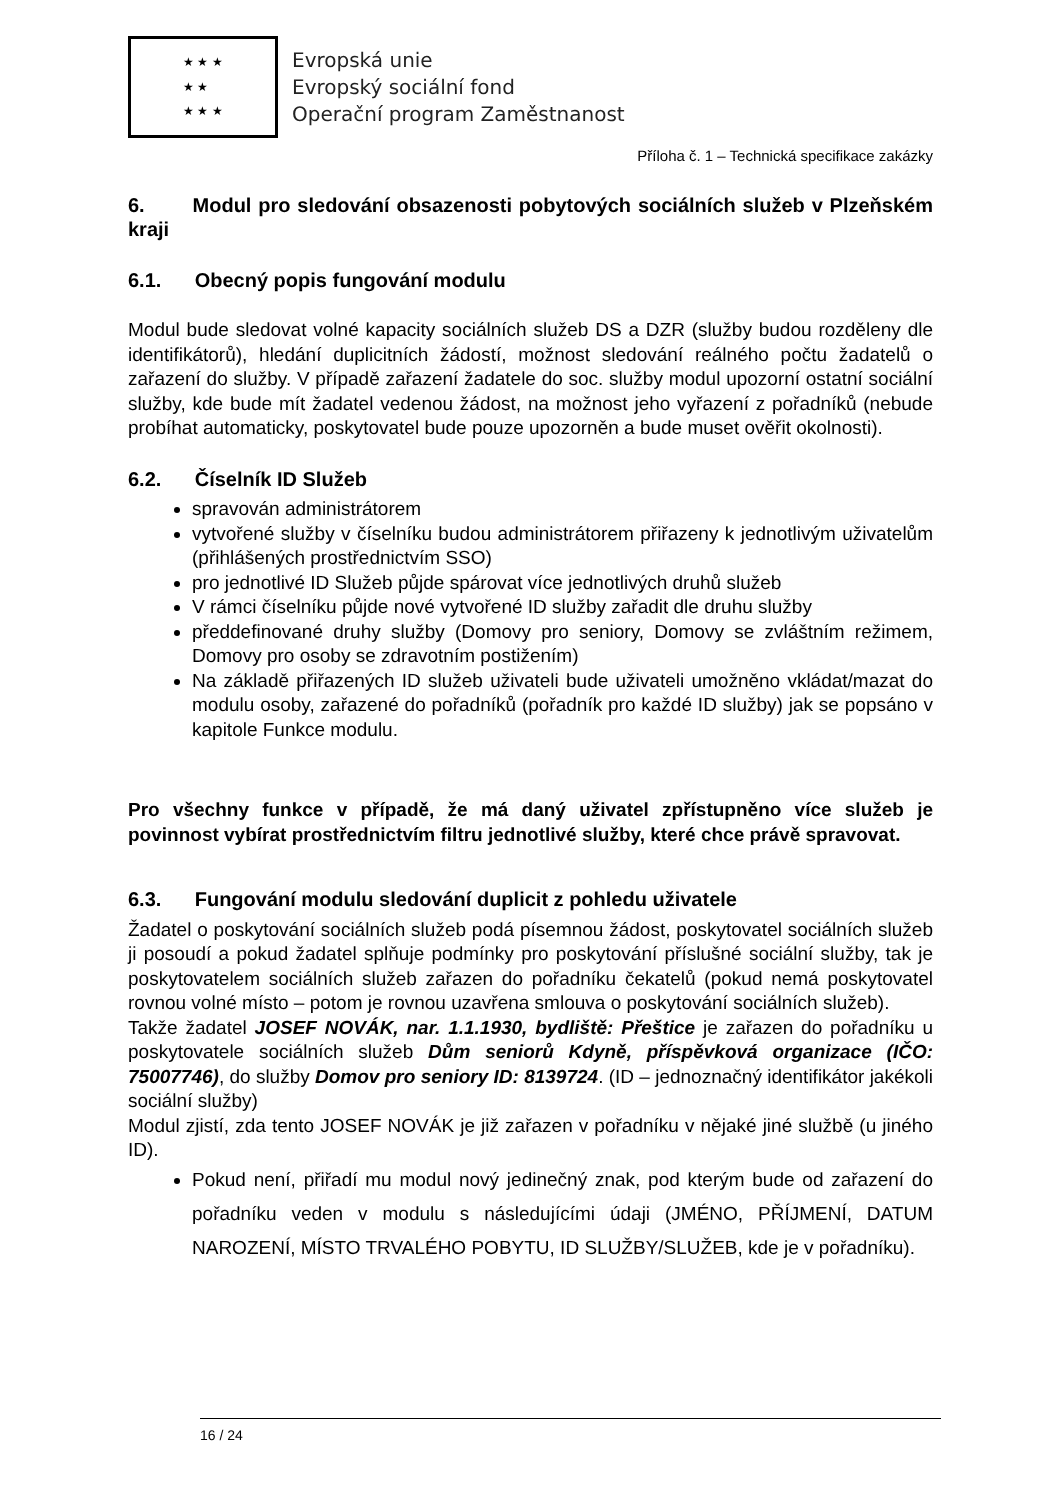★ ★ ★
★ ★
★ ★ ★
Evropská unie
Evropský sociální fond
Operační program Zaměstnanost
Příloha č. 1 – Technická specifikace zakázky
6. Modul pro sledování obsazenosti pobytových sociálních služeb v Plzeňském kraji
6.1. Obecný popis fungování modulu
Modul bude sledovat volné kapacity sociálních služeb DS a DZR (služby budou rozděleny dle identifikátorů), hledání duplicitních žádostí, možnost sledování reálného počtu žadatelů o zařazení do služby. V případě zařazení žadatele do soc. služby modul upozorní ostatní sociální služby, kde bude mít žadatel vedenou žádost, na možnost jeho vyřazení z pořadníků (nebude probíhat automaticky, poskytovatel bude pouze upozorněn a bude muset ověřit okolnosti).
6.2. Číselník ID Služeb
spravován administrátorem
vytvořené služby v číselníku budou administrátorem přiřazeny k jednotlivým uživatelům (přihlášených prostřednictvím SSO)
pro jednotlivé ID Služeb půjde spárovat více jednotlivých druhů služeb
V rámci číselníku půjde nové vytvořené ID služby zařadit dle druhu služby
předdefinované druhy služby (Domovy pro seniory, Domovy se zvláštním režimem, Domovy pro osoby se zdravotním postižením)
Na základě přiřazených ID služeb uživateli bude uživateli umožněno vkládat/mazat do modulu osoby, zařazené do pořadníků (pořadník pro každé ID služby) jak se popsáno v kapitole Funkce modulu.
Pro všechny funkce v případě, že má daný uživatel zpřístupněno více služeb je povinnost vybírat prostřednictvím filtru jednotlivé služby, které chce právě spravovat.
6.3. Fungování modulu sledování duplicit z pohledu uživatele
Žadatel o poskytování sociálních služeb podá písemnou žádost, poskytovatel sociálních služeb ji posoudí a pokud žadatel splňuje podmínky pro poskytování příslušné sociální služby, tak je poskytovatelem sociálních služeb zařazen do pořadníku čekatelů (pokud nemá poskytovatel rovnou volné místo – potom je rovnou uzavřena smlouva o poskytování sociálních služeb).
Takže žadatel JOSEF NOVÁK, nar. 1.1.1930, bydliště: Přeštice je zařazen do pořadníku u poskytovatele sociálních služeb Dům seniorů Kdyně, příspěvková organizace (IČO: 75007746), do služby Domov pro seniory ID: 8139724. (ID – jednoznačný identifikátor jakékoli sociální služby)
Modul zjistí, zda tento JOSEF NOVÁK je již zařazen v pořadníku v nějaké jiné službě (u jiného ID).
Pokud není, přiřadí mu modul nový jedinečný znak, pod kterým bude od zařazení do pořadníku veden v modulu s následujícími údaji (JMÉNO, PŘÍJMENÍ, DATUM NAROZENÍ, MÍSTO TRVALÉHO POBYTU, ID SLUŽBY/SLUŽEB, kde je v pořadníku).
16 / 24